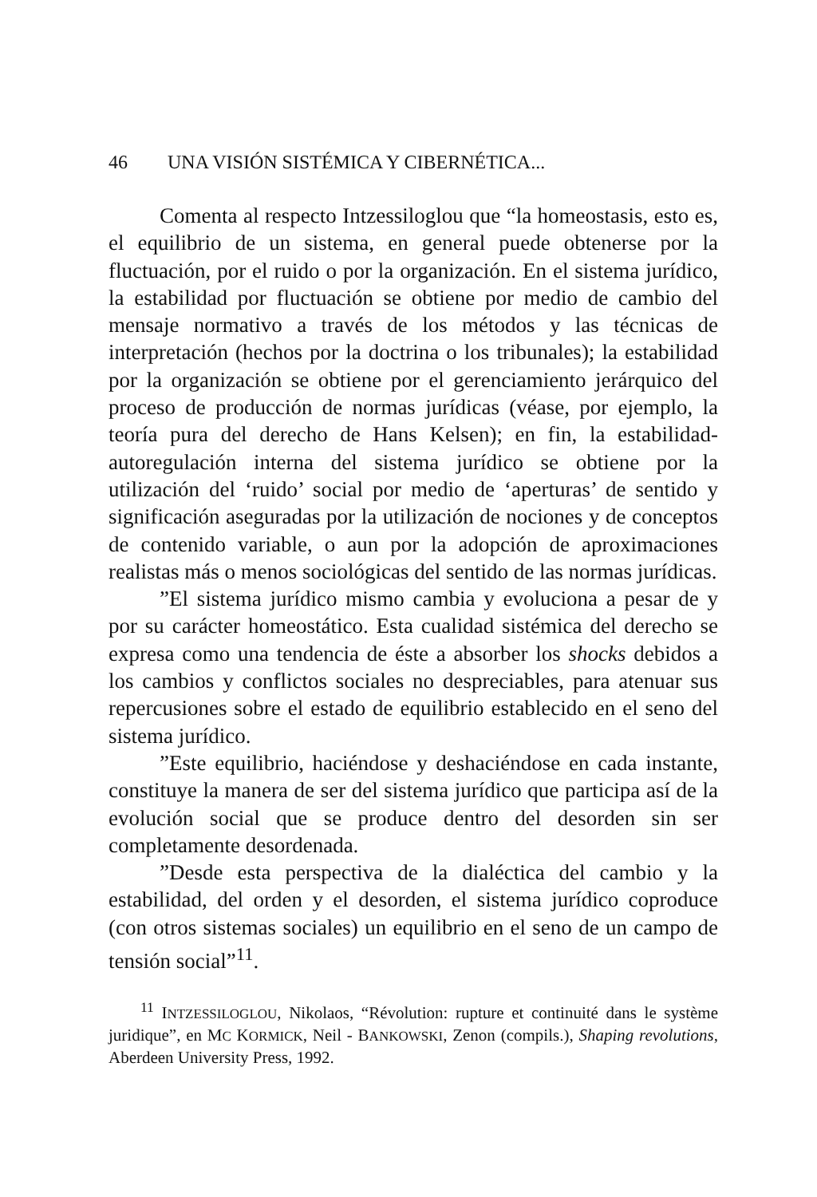46 UNA VISIÓN SISTÉMICA Y CIBERNÉTICA...
Comenta al respecto Intzessiloglou que “la homeostasis, esto es, el equilibrio de un sistema, en general puede obtenerse por la fluctuación, por el ruido o por la organización. En el sistema jurídico, la estabilidad por fluctuación se obtiene por medio de cambio del mensaje normativo a través de los métodos y las técnicas de interpretación (hechos por la doctrina o los tribunales); la estabilidad por la organización se obtiene por el gerenciamiento jerárquico del proceso de producción de normas jurídicas (véase, por ejemplo, la teoría pura del derecho de Hans Kelsen); en fin, la estabilidad-autoregulación interna del sistema jurídico se obtiene por la utilización del ‘ruido’ social por medio de ‘aperturas’ de sentido y significación aseguradas por la utilización de nociones y de conceptos de contenido variable, o aun por la adopción de aproximaciones realistas más o menos sociológicas del sentido de las normas jurídicas.
”El sistema jurídico mismo cambia y evoluciona a pesar de y por su carácter homeostático. Esta cualidad sistémica del derecho se expresa como una tendencia de éste a absorber los shocks debidos a los cambios y conflictos sociales no despreciables, para atenuar sus repercusiones sobre el estado de equilibrio establecido en el seno del sistema jurídico.
”Este equilibrio, haciéndose y deshaciéndose en cada instante, constituye la manera de ser del sistema jurídico que participa así de la evolución social que se produce dentro del desorden sin ser completamente desordenada.
”Desde esta perspectiva de la dialéctica del cambio y la estabilidad, del orden y el desorden, el sistema jurídico coproduce (con otros sistemas sociales) un equilibrio en el seno de un campo de tensión social”<sup>11</sup>.
<sup>11</sup> INTZESSILOGLOU, Nikolaos, “Révolution: rupture et continuité dans le système juridique”, en MC KORMICK, Neil - BANKOWSKI, Zenon (compils.), Shaping revolutions, Aberdeen University Press, 1992.